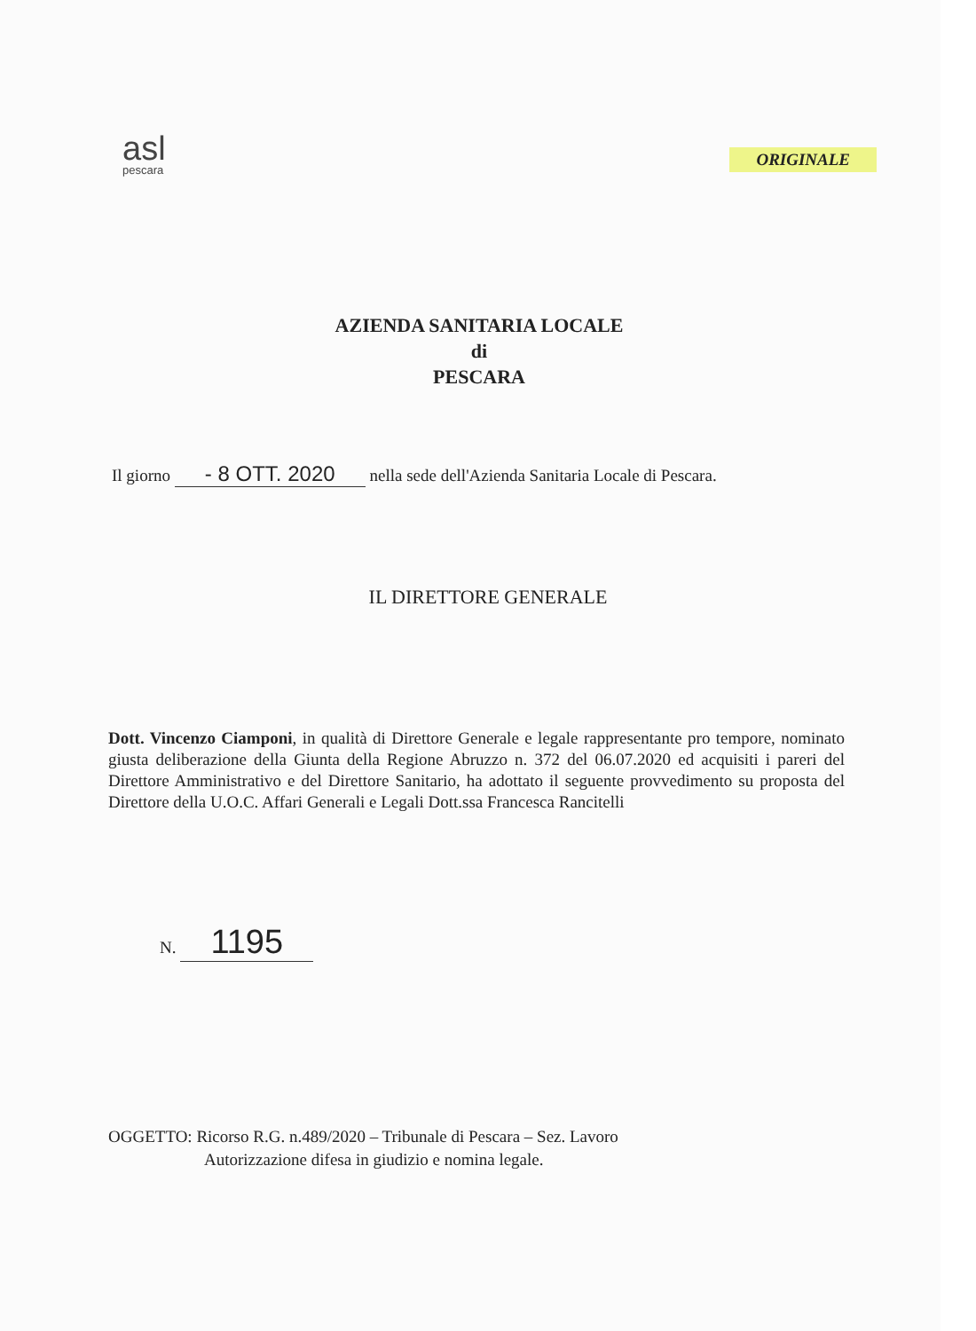asl
pescara
ORIGINALE
AZIENDA SANITARIA LOCALE
di
PESCARA
Il giorno - 8 OTT. 2020 nella sede dell'Azienda Sanitaria Locale di Pescara.
IL DIRETTORE GENERALE
Dott. Vincenzo Ciamponi, in qualità di Direttore Generale e legale rappresentante pro tempore, nominato giusta deliberazione della Giunta della Regione Abruzzo n. 372 del 06.07.2020 ed acquisiti i pareri del Direttore Amministrativo e del Direttore Sanitario, ha adottato il seguente provvedimento su proposta del Direttore della U.O.C. Affari Generali e Legali Dott.ssa Francesca Rancitelli
N. 1195
OGGETTO: Ricorso R.G. n.489/2020 – Tribunale di Pescara – Sez. Lavoro
Autorizzazione difesa in giudizio e nomina legale.